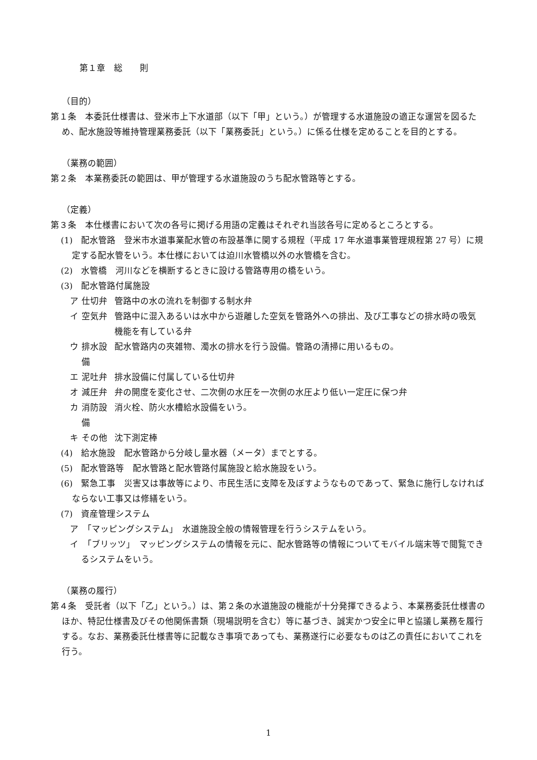第１章　総　　則
（目的）
第１条　本委託仕様書は、登米市上下水道部（以下「甲」という。）が管理する水道施設の適正な運営を図るため、配水施設等維持管理業務委託（以下「業務委託」という。）に係る仕様を定めることを目的とする。
（業務の範囲）
第２条　本業務委託の範囲は、甲が管理する水道施設のうち配水管路等とする。
（定義）
第３条　本仕様書において次の各号に掲げる用語の定義はそれぞれ当該各号に定めるところとする。
(1)　配水管路　登米市水道事業配水管の布設基準に関する規程（平成 17 年水道事業管理規程第 27 号）に規定する配水管をいう。本仕様においては迫川水管橋以外の水管橋を含む。
(2)　水管橋　河川などを横断するときに設ける管路専用の橋をいう。
(3)　配水管路付属施設
| ア | 仕切弁 | 管路中の水の流れを制御する制水弁 |
| イ | 空気弁 | 管路中に混入あるいは水中から遊離した空気を管路外への排出、及び工事などの排水時の吸気機能を有している弁 |
| ウ | 排水設備 | 配水管路内の夾雑物、濁水の排水を行う設備。管路の清掃に用いるもの。 |
| エ | 泥吐弁 | 排水設備に付属している仕切弁 |
| オ | 減圧弁 | 弁の開度を変化させ、二次側の水圧を一次側の水圧より低い一定圧に保つ弁 |
| カ | 消防設備 | 消火栓、防火水槽給水設備をいう。 |
| キ | その他 | 沈下測定棒 |
(4)　給水施設　配水管路から分岐し量水器（メータ）までとする。
(5)　配水管路等　配水管路と配水管路付属施設と給水施設をいう。
(6)　緊急工事　災害又は事故等により、市民生活に支障を及ぼすようなものであって、緊急に施行しなければならない工事又は修繕をいう。
(7)　資産管理システム
ア　「マッピングシステム」　水道施設全般の情報管理を行うシステムをいう。
イ　「ブリッツ」　マッピングシステムの情報を元に、配水管路等の情報についてモバイル端末等で閲覧できるシステムをいう。
（業務の履行）
第４条　受託者（以下「乙」という。）は、第２条の水道施設の機能が十分発揮できるよう、本業務委託仕様書のほか、特記仕様書及びその他関係書類（現場説明を含む）等に基づき、誠実かつ安全に甲と協議し業務を履行する。なお、業務委託仕様書等に記載なき事項であっても、業務遂行に必要なものは乙の責任においてこれを行う。
1